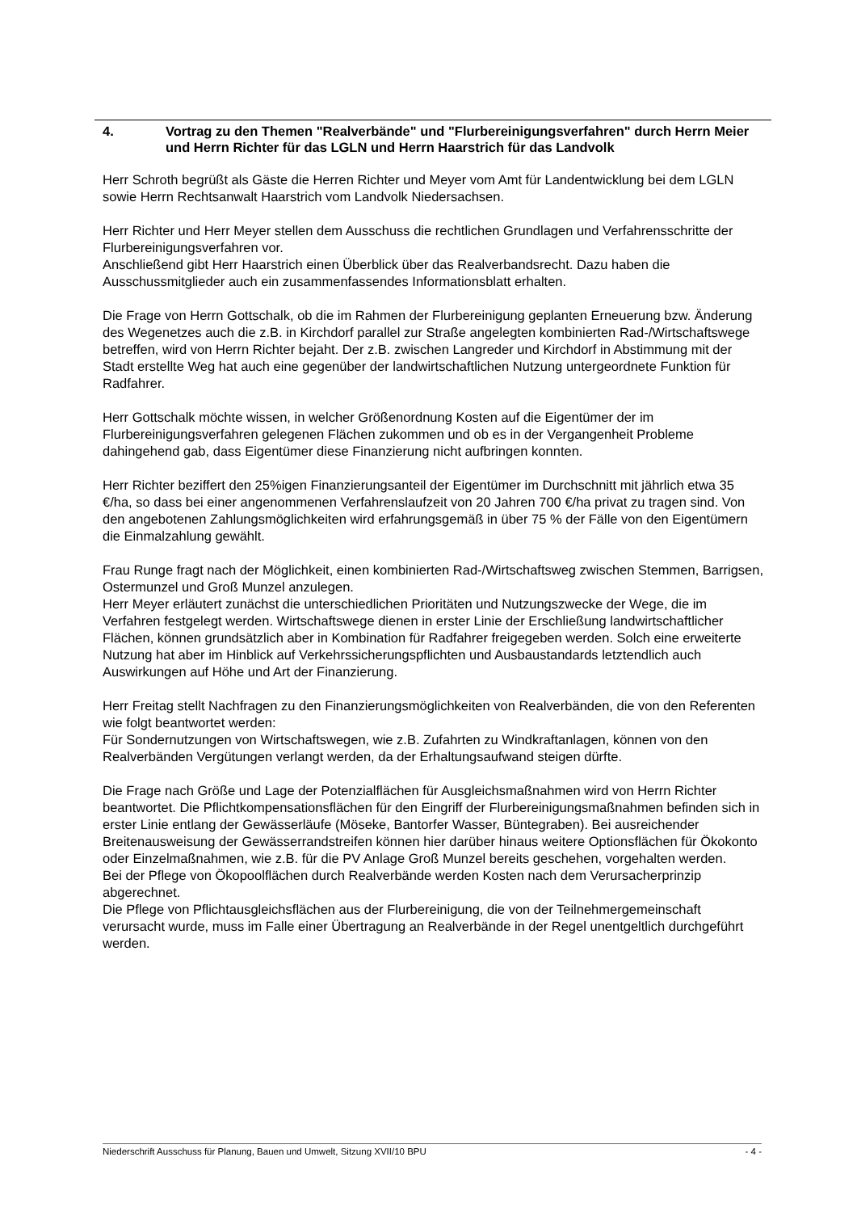4. Vortrag zu den Themen "Realverbände" und "Flurbereinigungsverfahren" durch Herrn Meier und Herrn Richter für das LGLN und Herrn Haarstrich für das Landvolk
Herr Schroth begrüßt als Gäste die Herren Richter und Meyer vom Amt für Landentwicklung bei dem LGLN sowie Herrn Rechtsanwalt Haarstrich vom Landvolk Niedersachsen.
Herr Richter und Herr Meyer stellen dem Ausschuss die rechtlichen Grundlagen und Verfahrensschritte der Flurbereinigungsverfahren vor.
Anschließend gibt Herr Haarstrich einen Überblick über das Realverbandsrecht. Dazu haben die Ausschussmitglieder auch ein zusammenfassendes Informationsblatt erhalten.
Die Frage von Herrn Gottschalk, ob die im Rahmen der Flurbereinigung geplanten Erneuerung bzw. Änderung des Wegenetzes auch die z.B. in Kirchdorf parallel zur Straße angelegten kombinierten Rad-/Wirtschaftswege betreffen, wird von Herrn Richter bejaht. Der z.B. zwischen Langreder und Kirchdorf in Abstimmung mit der Stadt erstellte Weg hat auch eine gegenüber der landwirtschaftlichen Nutzung untergeordnete Funktion für Radfahrer.
Herr Gottschalk möchte wissen, in welcher Größenordnung Kosten auf die Eigentümer der im Flurbereinigungsverfahren gelegenen Flächen zukommen und ob es in der Vergangenheit Probleme dahingehend gab, dass Eigentümer diese Finanzierung nicht aufbringen konnten.
Herr Richter beziffert den 25%igen Finanzierungsanteil der Eigentümer im Durchschnitt mit jährlich etwa 35 €/ha, so dass bei einer angenommenen Verfahrenslaufzeit von 20 Jahren 700 €/ha privat zu tragen sind. Von den angebotenen Zahlungsmöglichkeiten wird erfahrungsgemäß in über 75 % der Fälle von den Eigentümern die Einmalzahlung gewählt.
Frau Runge fragt nach der Möglichkeit, einen kombinierten Rad-/Wirtschaftsweg zwischen Stemmen, Barrigsen, Ostermunzel und Groß Munzel anzulegen.
Herr Meyer erläutert zunächst die unterschiedlichen Prioritäten und Nutzungszwecke der Wege, die im Verfahren festgelegt werden. Wirtschaftswege dienen in erster Linie der Erschließung landwirtschaftlicher Flächen, können grundsätzlich aber in Kombination für Radfahrer freigegeben werden. Solch eine erweiterte Nutzung hat aber im Hinblick auf Verkehrssicherungspflichten und Ausbaustandards letztendlich auch Auswirkungen auf Höhe und Art der Finanzierung.
Herr Freitag stellt Nachfragen zu den Finanzierungsmöglichkeiten von Realverbänden, die von den Referenten wie folgt beantwortet werden:
Für Sondernutzungen von Wirtschaftswegen, wie z.B. Zufahrten zu Windkraftanlagen, können von den Realverbänden Vergütungen verlangt werden, da der Erhaltungsaufwand steigen dürfte.
Die Frage nach Größe und Lage der Potenzialflächen für Ausgleichsmaßnahmen wird von Herrn Richter beantwortet. Die Pflichtkompensationsflächen für den Eingriff der Flurbereinigungsmaßnahmen befinden sich in erster Linie entlang der Gewässerläufe (Möseke, Bantorfer Wasser, Büntegraben). Bei ausreichender Breitenausweisung der Gewässerrandstreifen können hier darüber hinaus weitere Optionsflächen für Ökokonto oder Einzelmaßnahmen, wie z.B. für die PV Anlage Groß Munzel bereits geschehen, vorgehalten werden.
Bei der Pflege von Ökopoolflächen durch Realverbände werden Kosten nach dem Verursacherprinzip abgerechnet.
Die Pflege von Pflichtausgleichsflächen aus der Flurbereinigung, die von der Teilnehmergemeinschaft verursacht wurde, muss im Falle einer Übertragung an Realverbände in der Regel unentgeltlich durchgeführt werden.
Niederschrift Ausschuss für Planung, Bauen und Umwelt, Sitzung XVII/10 BPU - 4 -